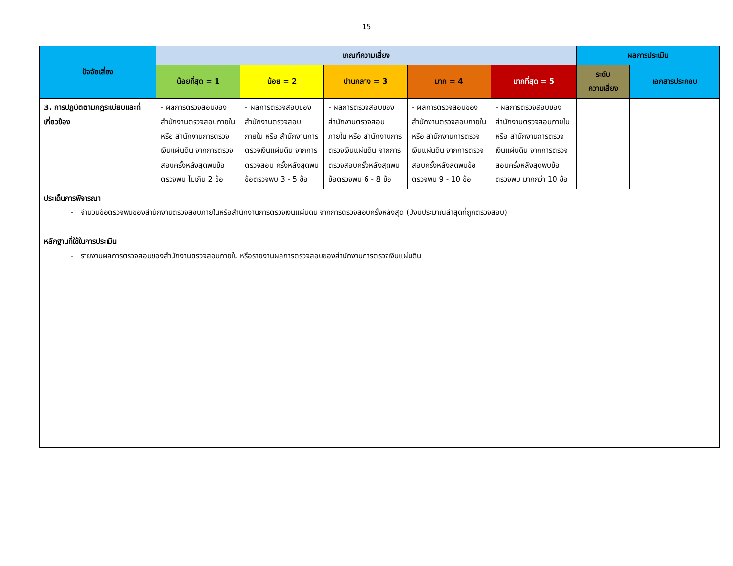15
| ปัจจัยเสี่ยง | เกณฑ์ความเสี่ยง | | | | | ผลการประเมิน | |
| --- | --- | --- | --- | --- | --- | --- | --- |
| | น้อยที่สุด = 1 | น้อย = 2 | ปานกลาง = 3 | มาก = 4 | มากที่สุด = 5 | ระดับ ความเสี่ยง | เอกสารประกอบ |
| 3. การปฏิบัติตามกฎระเบียบและที่เกี่ยวข้อง | - ผลการตรวจสอบของสำนักงานตรวจสอบภายใน หรือ สำนักงานการตรวจเงินแผ่นดิน จากการตรวจสอบครั้งหลังสุดพบข้อตรวจพบ ไม่เกิน 2 ข้อ | - ผลการตรวจสอบของสำนักงานตรวจสอบภายใน หรือ สำนักงานการตรวจเงินแผ่นดิน จากการตรวจสอบ ครั้งหลังสุดพบข้อตรวจพบ 3 - 5 ข้อ | - ผลการตรวจสอบของสำนักงานตรวจสอบภายใน หรือ สำนักงานการตรวจเงินแผ่นดิน จากการตรวจสอบครั้งหลังสุดพบข้อตรวจพบ 6 - 8 ข้อ | - ผลการตรวจสอบของสำนักงานตรวจสอบภายใน หรือ สำนักงานการตรวจเงินแผ่นดิน จากการตรวจสอบครั้งหลังสุดพบข้อตรวจพบ 9 - 10 ข้อ | - ผลการตรวจสอบของสำนักงานตรวจสอบภายใน หรือ สำนักงานการตรวจเงินแผ่นดิน จากการตรวจสอบครั้งหลังสุดพบข้อตรวจพบ มากกว่า 10 ข้อ | | |
| ประเด็นการพิจารณา - จำนวนข้อตรวจพบของสำนักงานตรวจสอบภายในหรือสำนักงานการตรวจเงินแผ่นดิน จากการตรวจสอบครั้งหลังสุด (ปีงบประมาณล่าสุดที่ถูกตรวจสอบ) หลักฐานที่ใช้ในการประเมิน - รายงานผลการตรวจสอบของสำนักงานตรวจสอบภายใน หรือรายงานผลการตรวจสอบของสำนักงานการตรวจเงินแผ่นดิน | | | | | | | |